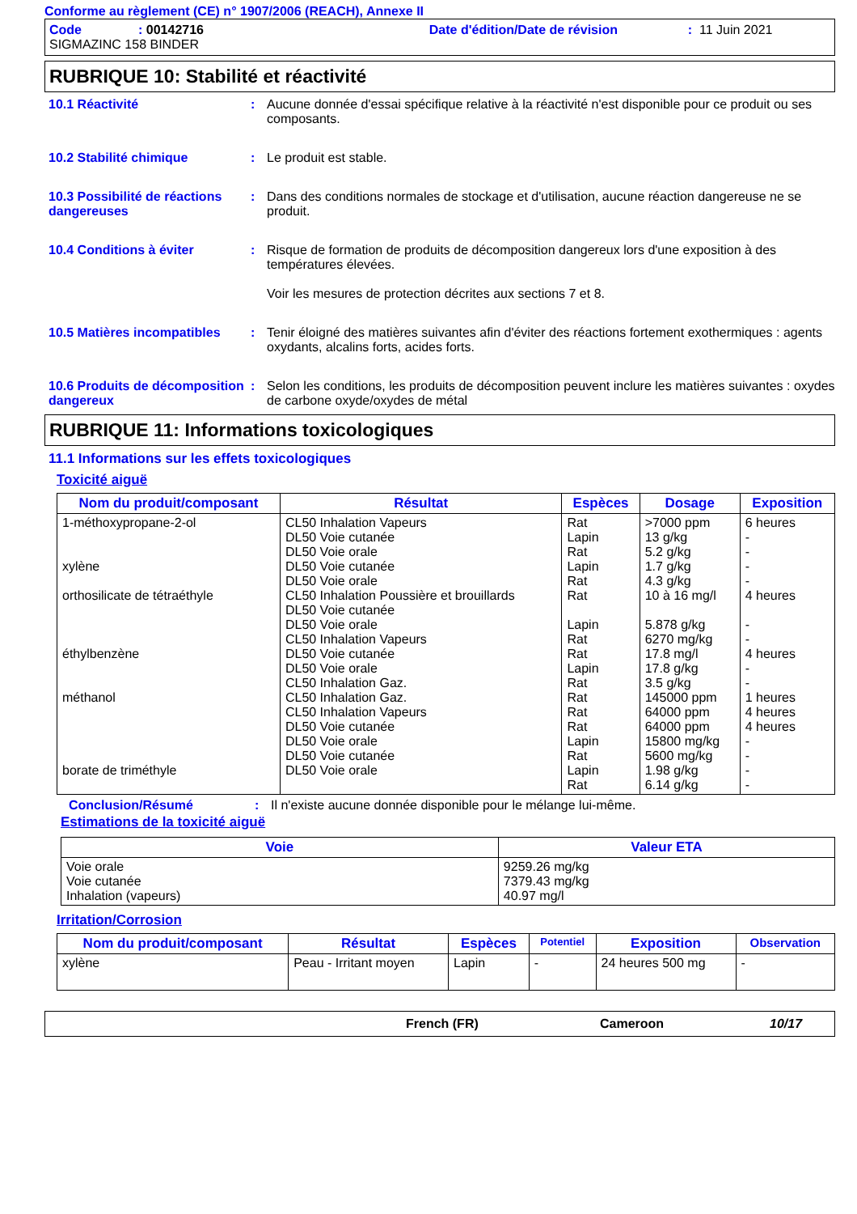Conforme au règlement (CE) n° 1907/2006 (REACH), Annexe II
Code: 00142716 Date d'édition/Date de révision: 11 Juin 2021
SIGMAZINC 158 BINDER
RUBRIQUE 10: Stabilité et réactivité
10.1 Réactivité : Aucune donnée d'essai spécifique relative à la réactivité n'est disponible pour ce produit ou ses composants.
10.2 Stabilité chimique : Le produit est stable.
10.3 Possibilité de réactions dangereuses
: Dans des conditions normales de stockage et d'utilisation, aucune réaction dangereuse ne se produit.
10.4 Conditions à éviter : Risque de formation de produits de décomposition dangereux lors d'une exposition à des températures élevées.
Voir les mesures de protection décrites aux sections 7 et 8.
10.5 Matières incompatibles
: Tenir éloigné des matières suivantes afin d'éviter des réactions fortement exothermiques : agents oxydants, alcalins forts, acides forts.
10.6 Produits de décomposition dangereux
: Selon les conditions, les produits de décomposition peuvent inclure les matières suivantes : oxydes de carbone oxyde/oxydes de métal
RUBRIQUE 11: Informations toxicologiques
11.1 Informations sur les effets toxicologiques
Toxicité aiguë
| Nom du produit/composant | Résultat | Espèces | Dosage | Exposition |
| --- | --- | --- | --- | --- |
| 1-méthoxypropane-2-ol xylène orthosilicate de tétraéthyle éthylbenzène méthanol borate de triméthyle | CL50 Inhalation Vapeurs DL50 Voie cutanée DL50 Voie orale DL50 Voie cutanée DL50 Voie orale CL50 Inhalation Poussière et brouillards DL50 Voie cutanée DL50 Voie orale CL50 Inhalation Vapeurs DL50 Voie cutanée DL50 Voie orale CL50 Inhalation Gaz. CL50 Inhalation Gaz. CL50 Inhalation Vapeurs DL50 Voie cutanée DL50 Voie orale DL50 Voie cutanée DL50 Voie orale | Rat Lapin Rat Lapin Rat Rat Lapin Rat Rat Lapin Rat Rat Rat Rat Lapin Rat Lapin Rat | >7000 ppm 13 g/kg 5.2 g/kg 1.7 g/kg 4.3 g/kg 10 à 16 mg/l 5.878 g/kg 6270 mg/kg 17.8 mg/l 17.8 g/kg 3.5 g/kg 145000 ppm 64000 ppm 64000 ppm 15800 mg/kg 5600 mg/kg 1.98 g/kg 6.14 g/kg | 6 heures - - - - 4 heures - - 4 heures - - 1 heures 4 heures 4 heures - - - - |
Conclusion/Résumé : Il n'existe aucune donnée disponible pour le mélange lui-même.
Estimations de la toxicité aiguë
| Voie | Valeur ETA |
| --- | --- |
| Voie orale Voie cutanée Inhalation (vapeurs) | 9259.26 mg/kg 7379.43 mg/kg 40.97 mg/l |
Irritation/Corrosion
| Nom du produit/composant | Résultat | Espèces | Potentiel | Exposition | Observation |
| --- | --- | --- | --- | --- | --- |
| xylène | Peau - Irritant moyen | Lapin | - | 24 heures 500 mg | - |
French (FR) Cameroon 10/17